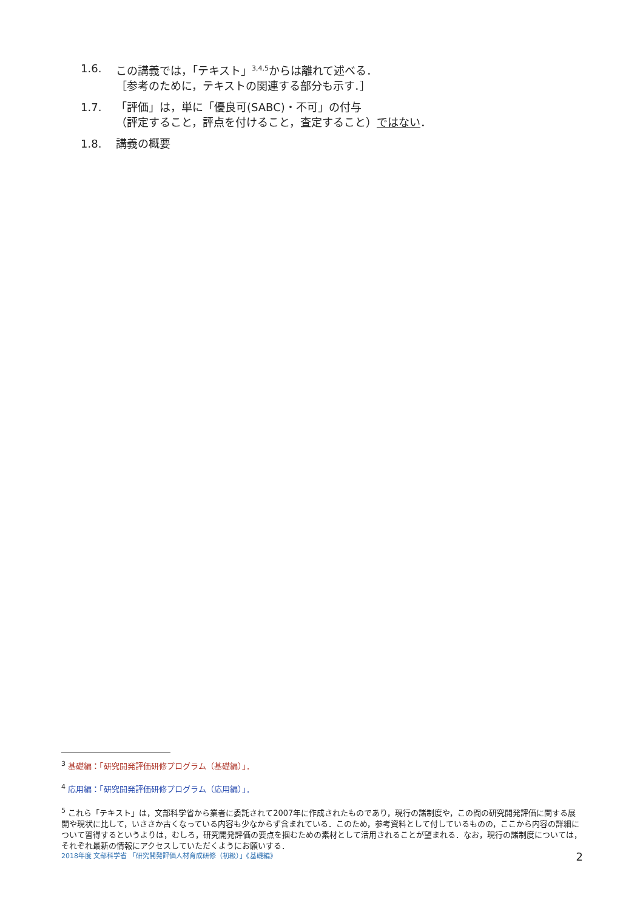1.6. この講義では，「テキスト」<sup>3,4,5</sup>からは離れて述べる．
［参考のために，テキストの関連する部分も示す．］
1.7. 「評価」は，単に「優良可(SABC)・不可」の付与
（評定すること，評点を付けること，査定すること）ではない．
1.8. 講義の概要
<sup>3</sup> 基礎編：「研究開発評価研修プログラム（基礎編）」．
<sup>4</sup> 応用編：「研究開発評価研修プログラム（応用編）」．
<sup>5</sup> これら「テキスト」は，文部科学省から業者に委託されて2007年に作成されたものであり，現行の諸制度や，この間の研究開発評価に関する展開や現状に比して，いささか古くなっている内容も少なからず含まれている．このため，参考資料として付しているものの，ここから内容の詳細について習得するというよりは，むしろ，研究開発評価の要点を掴むための素材として活用されることが望まれる．なお，現行の諸制度については，それぞれ最新の情報にアクセスしていただくようにお願いする．
2018年度 文部科学省 「研究開発評価人材育成研修（初級）」《基礎編》 2